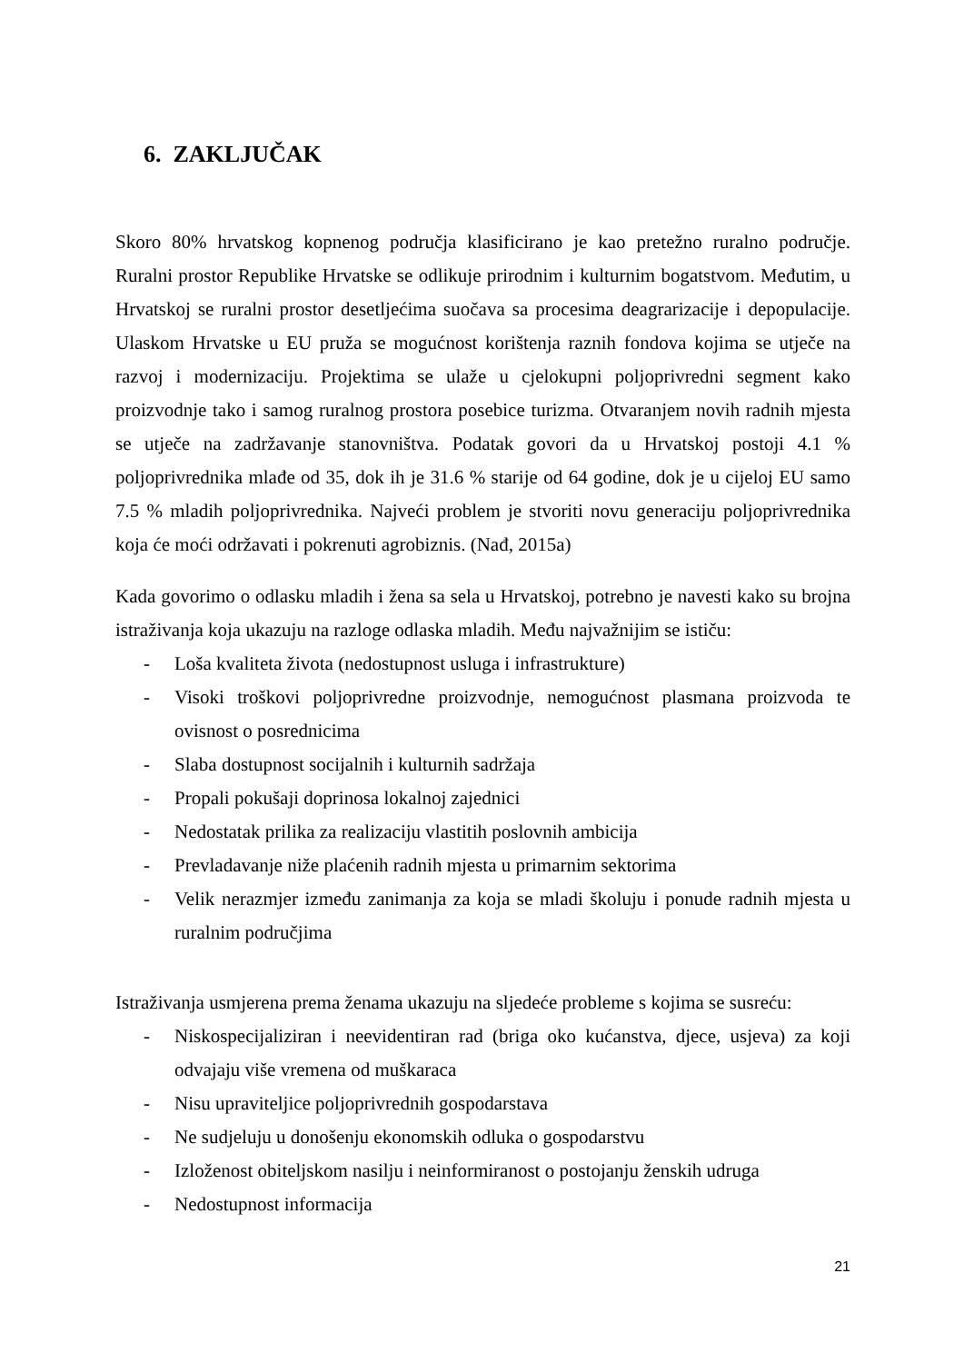6. ZAKLJUČAK
Skoro 80% hrvatskog kopnenog područja klasificirano je kao pretežno ruralno područje. Ruralni prostor Republike Hrvatske se odlikuje prirodnim i kulturnim bogatstvom. Međutim, u Hrvatskoj se ruralni prostor desetljećima suočava sa procesima deagrarizacije i depopulacije. Ulaskom Hrvatske u EU pruža se mogućnost korištenja raznih fondova kojima se utječe na razvoj i modernizaciju. Projektima se ulaže u cjelokupni poljoprivredni segment kako proizvodnje tako i samog ruralnog prostora posebice turizma. Otvaranjem novih radnih mjesta se utječe na zadržavanje stanovništva. Podatak govori da u Hrvatskoj postoji 4.1 % poljoprivrednika mlađe od 35, dok ih je 31.6 % starije od 64 godine, dok je u cijeloj EU samo 7.5 % mladih poljoprivrednika. Najveći problem je stvoriti novu generaciju poljoprivrednika koja će moći održavati i pokrenuti agrobiznis. (Nađ, 2015a)
Kada govorimo o odlasku mladih i žena sa sela u Hrvatskoj, potrebno je navesti kako su brojna istraživanja koja ukazuju na razloge odlaska mladih. Među najvažnijim se ističu:
- Loša kvaliteta života (nedostupnost usluga i infrastrukture)
- Visoki troškovi poljoprivredne proizvodnje, nemogućnost plasmana proizvoda te ovisnost o posrednicima
- Slaba dostupnost socijalnih i kulturnih sadržaja
- Propali pokušaji doprinosa lokalnoj zajednici
- Nedostatak prilika za realizaciju vlastitih poslovnih ambicija
- Prevladavanje niže plaćenih radnih mjesta u primarnim sektorima
- Velik nerazmjer između zanimanja za koja se mladi školuju i ponude radnih mjesta u ruralnim područjima
Istraživanja usmjerena prema ženama ukazuju na sljedeće probleme s kojima se susreću:
- Niskospecijaliziran i neevidentiran rad (briga oko kućanstva, djece, usjeva) za koji odvajaju više vremena od muškaraca
- Nisu upraviteljice poljoprivrednih gospodarstava
- Ne sudjeluju u donošenju ekonomskih odluka o gospodarstvu
- Izloženost obiteljskom nasilju i neinformiranost o postojanju ženskih udruga
- Nedostupnost informacija
21